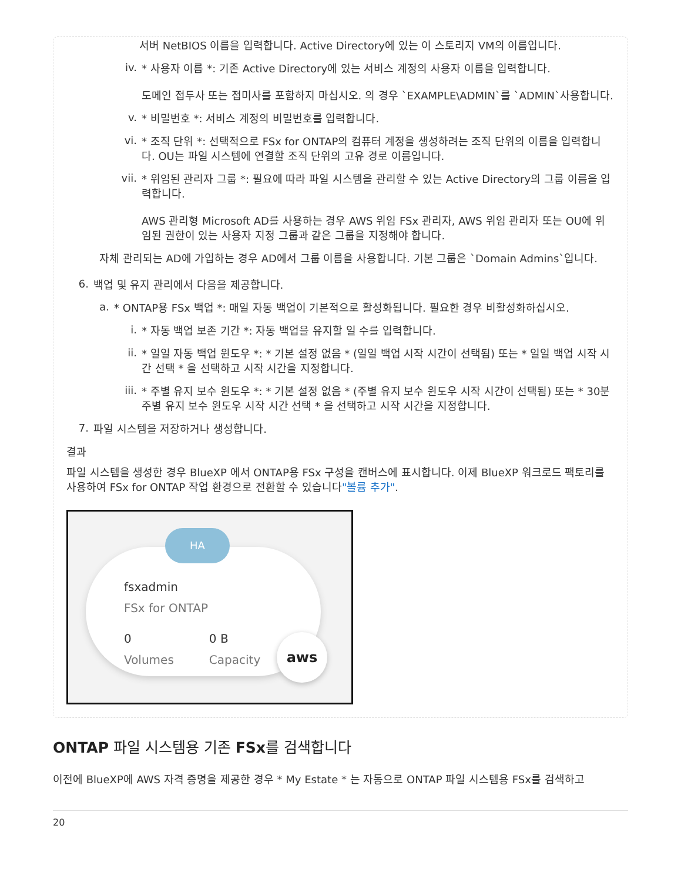서버 NetBIOS 이름을 입력합니다. Active Directory에 있는 이 스토리지 VM의 이름입니다.
iv.
* 사용자 이름 *: 기존 Active Directory에 있는 서비스 계정의 사용자 이름을 입력합니다.
도메인 접두사 또는 접미사를 포함하지 마십시오. 의 경우 `EXAMPLE\ADMIN`를 `ADMIN`사용합니다.
v.
* 비밀번호 *: 서비스 계정의 비밀번호를 입력합니다.
vi.
* 조직 단위 *: 선택적으로 FSx for ONTAP의 컴퓨터 계정을 생성하려는 조직 단위의 이름을 입력합니다. OU는 파일 시스템에 연결할 조직 단위의 고유 경로 이름입니다.
vii.
* 위임된 관리자 그룹 *: 필요에 따라 파일 시스템을 관리할 수 있는 Active Directory의 그룹 이름을 입력합니다.
AWS 관리형 Microsoft AD를 사용하는 경우 AWS 위임 FSx 관리자, AWS 위임 관리자 또는 OU에 위임된 권한이 있는 사용자 지정 그룹과 같은 그룹을 지정해야 합니다.
자체 관리되는 AD에 가입하는 경우 AD에서 그룹 이름을 사용합니다. 기본 그룹은 `Domain Admins`입니다.
6.
백업 및 유지 관리에서 다음을 제공합니다.
a.
* ONTAP용 FSx 백업 *: 매일 자동 백업이 기본적으로 활성화됩니다. 필요한 경우 비활성화하십시오.
i.
* 자동 백업 보존 기간 *: 자동 백업을 유지할 일 수를 입력합니다.
ii.
* 일일 자동 백업 윈도우 *: * 기본 설정 없음 * (일일 백업 시작 시간이 선택됨) 또는 * 일일 백업 시작 시간 선택 * 을 선택하고 시작 시간을 지정합니다.
iii.
* 주별 유지 보수 윈도우 *: * 기본 설정 없음 * (주별 유지 보수 윈도우 시작 시간이 선택됨) 또는 * 30분 주별 유지 보수 윈도우 시작 시간 선택 * 을 선택하고 시작 시간을 지정합니다.
7.
파일 시스템을 저장하거나 생성합니다.
결과
파일 시스템을 생성한 경우 BlueXP 에서 ONTAP용 FSx 구성을 캔버스에 표시합니다. 이제 BlueXP 워크로드 팩토리를 사용하여 FSx for ONTAP 작업 환경으로 전환할 수 있습니다"볼륨 추가".
HA
fsxadmin
FSx for ONTAP
0
Volumes
0 B
Capacity
aws
ONTAP 파일 시스템용 기존 FSx를 검색합니다
이전에 BlueXP에 AWS 자격 증명을 제공한 경우 * My Estate * 는 자동으로 ONTAP 파일 시스템용 FSx를 검색하고
20